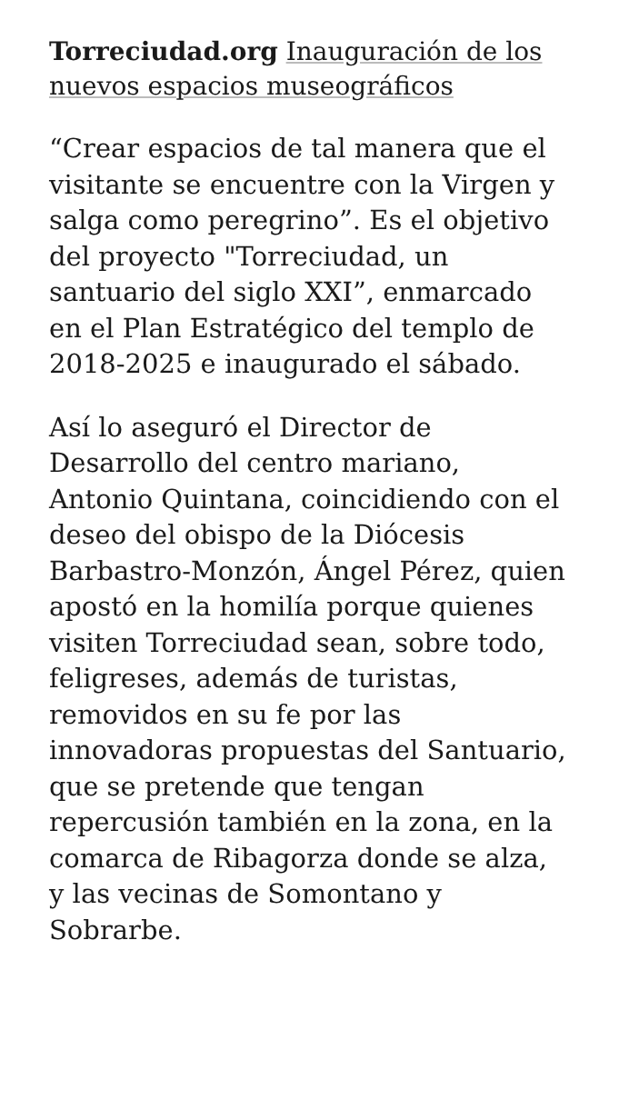Torreciudad.org Inauguración de los nuevos espacios museográficos
“Crear espacios de tal manera que el visitante se encuentre con la Virgen y salga como peregrino”. Es el objetivo del proyecto "Torreciudad, un santuario del siglo XXI”, enmarcado en el Plan Estratégico del templo de 2018-2025 e inaugurado el sábado.
Así lo aseguró el Director de Desarrollo del centro mariano, Antonio Quintana, coincidiendo con el deseo del obispo de la Diócesis Barbastro-Monzón, Ángel Pérez, quien apostó en la homilía porque quienes visiten Torreciudad sean, sobre todo, feligreses, además de turistas, removidos en su fe por las innovadoras propuestas del Santuario, que se pretende que tengan repercusión también en la zona, en la comarca de Ribagorza donde se alza, y las vecinas de Somontano y Sobrarbe.